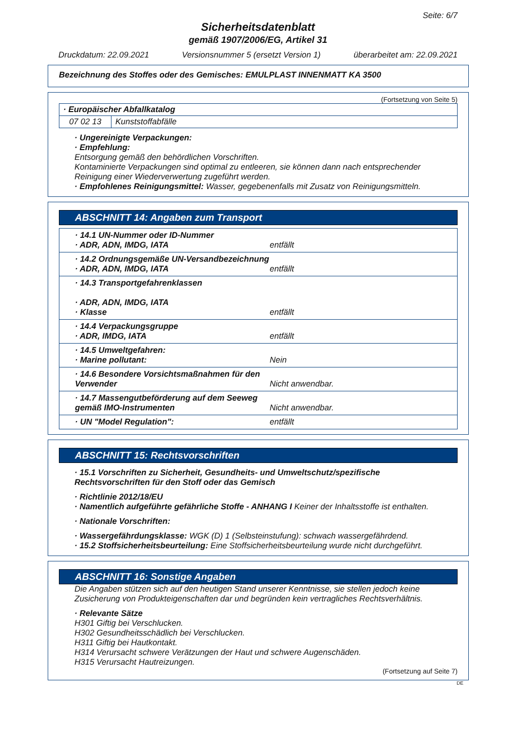Seite: 6/7
Sicherheitsdatenblatt
gemäß 1907/2006/EG, Artikel 31
Druckdatum: 22.09.2021 Versionsnummer 5 (ersetzt Version 1) überarbeitet am: 22.09.2021
Bezeichnung des Stoffes oder des Gemisches: EMULPLAST INNENMATT KA 3500
(Fortsetzung von Seite 5)
| · Europäischer Abfallkatalog | |
| 07 02 13 | Kunststoffabfälle |
· Ungereinigte Verpackungen:
· Empfehlung:
Entsorgung gemäß den behördlichen Vorschriften.
Kontaminierte Verpackungen sind optimal zu entleeren, sie können dann nach entsprechender Reinigung einer Wiederverwertung zugeführt werden.
· Empfohlenes Reinigungsmittel: Wasser, gegebenenfalls mit Zusatz von Reinigungsmitteln.
ABSCHNITT 14: Angaben zum Transport
· 14.1 UN-Nummer oder ID-Nummer
· ADR, ADN, IMDG, IATA
entfällt
· 14.2 Ordnungsgemäße UN-Versandbezeichnung
· ADR, ADN, IMDG, IATA
entfällt
· 14.3 Transportgefahrenklassen
· ADR, ADN, IMDG, IATA
· Klasse
entfällt
· 14.4 Verpackungsgruppe
· ADR, IMDG, IATA
entfällt
· 14.5 Umweltgefahren:
· Marine pollutant:
Nein
· 14.6 Besondere Vorsichtsmaßnahmen für den Verwender
Nicht anwendbar.
· 14.7 Massengutbeförderung auf dem Seeweg gemäß IMO-Instrumenten
Nicht anwendbar.
· UN "Model Regulation": entfällt
ABSCHNITT 15: Rechtsvorschriften
· 15.1 Vorschriften zu Sicherheit, Gesundheits- und Umweltschutz/spezifische Rechtsvorschriften für den Stoff oder das Gemisch
· Richtlinie 2012/18/EU
· Namentlich aufgeführte gefährliche Stoffe - ANHANG I Keiner der Inhaltsstoffe ist enthalten.
· Nationale Vorschriften:
· Wassergefährdungsklasse: WGK (D) 1 (Selbsteinstufung): schwach wassergefährdend.
· 15.2 Stoffsicherheitsbeurteilung: Eine Stoffsicherheitsbeurteilung wurde nicht durchgeführt.
ABSCHNITT 16: Sonstige Angaben
Die Angaben stützen sich auf den heutigen Stand unserer Kenntnisse, sie stellen jedoch keine Zusicherung von Produkteigenschaften dar und begründen kein vertragliches Rechtsverhältnis.
· Relevante Sätze
H301 Giftig bei Verschlucken.
H302 Gesundheitsschädlich bei Verschlucken.
H311 Giftig bei Hautkontakt.
H314 Verursacht schwere Verätzungen der Haut und schwere Augenschäden.
H315 Verursacht Hautreizungen.
(Fortsetzung auf Seite 7)
DE